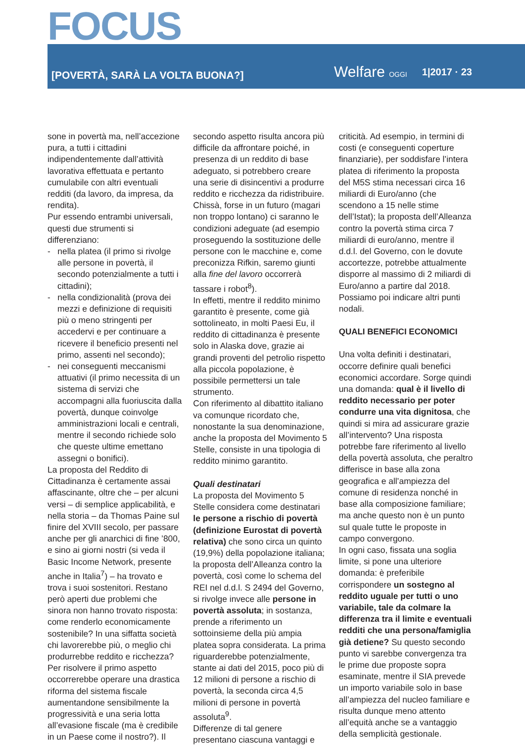FOCUS
[POVERTÀ, SARÀ LA VOLTA BUONA?]
Welfare OGGI
1|2017 · 23
sone in povertà ma, nell’accezione pura, a tutti i cittadini indipendentemente dall’attività lavorativa effettuata e pertanto cumulabile con altri eventuali redditi (da lavoro, da impresa, da rendita).
Pur essendo entrambi universali, questi due strumenti si differenziano:
- nella platea (il primo si rivolge alle persone in povertà, il secondo potenzialmente a tutti i cittadini);
- nella condizionalità (prova dei mezzi e definizione di requisiti più o meno stringenti per accedervi e per continuare a ricevere il beneficio presenti nel primo, assenti nel secondo);
- nei conseguenti meccanismi attuativi (il primo necessita di un sistema di servizi che accompagni alla fuoriuscita dalla povertà, dunque coinvolge amministrazioni locali e centrali, mentre il secondo richiede solo che queste ultime emettano assegni o bonifici).
La proposta del Reddito di Cittadinanza è certamente assai affascinante, oltre che – per alcuni versi – di semplice applicabilità, e nella storia – da Thomas Paine sul finire del XVIII secolo, per passare anche per gli anarchici di fine ’800, e sino ai giorni nostri (si veda il Basic Income Network, presente anche in Italia<sup>7</sup>) – ha trovato e trova i suoi sostenitori. Restano però aperti due problemi che sinora non hanno trovato risposta: come renderlo economicamente sostenibile? In una siffatta società chi lavorerebbe più, o meglio chi produrrebbe reddito e ricchezza? Per risolvere il primo aspetto occorrerebbe operare una drastica riforma del sistema fiscale aumentandone sensibilmente la progressività e una seria lotta all’evasione fiscale (ma è credibile in un Paese come il nostro?). Il secondo aspetto risulta ancora più difficile da affrontare poiché, in presenza di un reddito di base adeguato, si potrebbero creare una serie di disincentivi a produrre reddito e ricchezza da ridistribuire. Chissà, forse in un futuro (magari non troppo lontano) ci saranno le condizioni adeguate (ad esempio proseguendo la sostituzione delle persone con le macchine e, come preconizza Rifkin, saremo giunti alla fine del lavoro occorrerà tassare i robot<sup>8</sup>).
In effetti, mentre il reddito minimo garantito è presente, come già sottolineato, in molti Paesi Eu, il reddito di cittadinanza è presente solo in Alaska dove, grazie ai grandi proventi del petrolio rispetto alla piccola popolazione, è possibile permettersi un tale strumento.
Con riferimento al dibattito italiano va comunque ricordato che, nonostante la sua denominazione, anche la proposta del Movimento 5 Stelle, consiste in una tipologia di reddito minimo garantito.
Quali destinatari
La proposta del Movimento 5 Stelle considera come destinatari le persone a rischio di povertà (definizione Eurostat di povertà relativa) che sono circa un quinto (19,9%) della popolazione italiana; la proposta dell’Alleanza contro la povertà, così come lo schema del REI nel d.d.l. S 2494 del Governo, si rivolge invece alle persone in povertà assoluta; in sostanza, prende a riferimento un sottoinsieme della più ampia platea sopra considerata. La prima riguarderebbe potenzialmente, stante ai dati del 2015, poco più di 12 milioni di persone a rischio di povertà, la seconda circa 4,5 milioni di persone in povertà assoluta<sup>9</sup>.
Differenze di tal genere presentano ciascuna vantaggi e criticità. Ad esempio, in termini di costi (e conseguenti coperture finanziarie), per soddisfare l’intera platea di riferimento la proposta del M5S stima necessari circa 16 miliardi di Euro/anno (che scendono a 15 nelle stime dell’Istat); la proposta dell’Alleanza contro la povertà stima circa 7 miliardi di euro/anno, mentre il d.d.l. del Governo, con le dovute accortezze, potrebbe attualmente disporre al massimo di 2 miliardi di Euro/anno a partire dal 2018.
Possiamo poi indicare altri punti nodali.
QUALI BENEFICI ECONOMICI
Una volta definiti i destinatari, occorre definire quali benefici economici accordare. Sorge quindi una domanda: qual è il livello di reddito necessario per poter condurre una vita dignitosa, che quindi si mira ad assicurare grazie all’intervento? Una risposta potrebbe fare riferimento al livello della povertà assoluta, che peraltro differisce in base alla zona geografica e all’ampiezza del comune di residenza nonché in base alla composizione familiare; ma anche questo non è un punto sul quale tutte le proposte in campo convergono.
In ogni caso, fissata una soglia limite, si pone una ulteriore domanda: è preferibile corrispondere un sostegno al reddito uguale per tutti o uno variabile, tale da colmare la differenza tra il limite e eventuali redditi che una persona/famiglia già detiene? Su questo secondo punto vi sarebbe convergenza tra le prime due proposte sopra esaminate, mentre il SIA prevede un importo variabile solo in base all’ampiezza del nucleo familiare e risulta dunque meno attento all’equità anche se a vantaggio della semplicità gestionale.